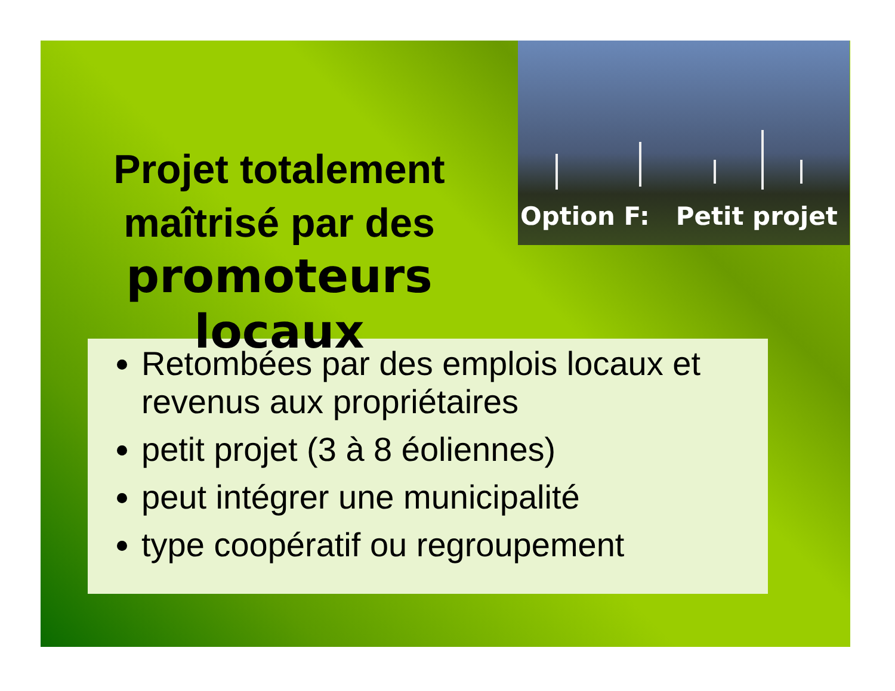Projet totalement maîtrisé par des
promoteurs locaux
Option F: Petit projet
Retombées par des emplois locaux et revenus aux propriétaires
petit projet (3 à 8 éoliennes)
peut intégrer une municipalité
type coopératif ou regroupement